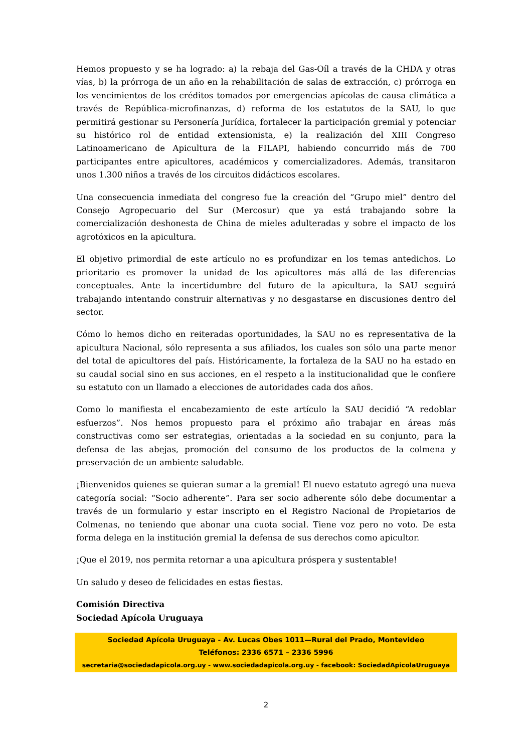Hemos propuesto y se ha logrado: a) la rebaja del Gas-Oíl a través de la CHDA y otras vías, b) la prórroga de un año en la rehabilitación de salas de extracción, c) prórroga en los vencimientos de los créditos tomados por emergencias apícolas de causa climática a través de República-microfinanzas, d) reforma de los estatutos de la SAU, lo que permitirá gestionar su Personería Jurídica, fortalecer la participación gremial y potenciar su histórico rol de entidad extensionista, e) la realización del XIII Congreso Latinoamericano de Apicultura de la FILAPI, habiendo concurrido más de 700 participantes entre apicultores, académicos y comercializadores. Además, transitaron unos 1.300 niños a través de los circuitos didácticos escolares.
Una consecuencia inmediata del congreso fue la creación del “Grupo miel” dentro del Consejo Agropecuario del Sur (Mercosur) que ya está trabajando sobre la comercialización deshonesta de China de mieles adulteradas y sobre el impacto de los agrotóxicos en la apicultura.
El objetivo primordial de este artículo no es profundizar en los temas antedichos. Lo prioritario es promover la unidad de los apicultores más allá de las diferencias conceptuales. Ante la incertidumbre del futuro de la apicultura, la SAU seguirá trabajando intentando construir alternativas y no desgastarse en discusiones dentro del sector.
Cómo lo hemos dicho en reiteradas oportunidades, la SAU no es representativa de la apicultura Nacional, sólo representa a sus afiliados, los cuales son sólo una parte menor del total de apicultores del país. Históricamente, la fortaleza de la SAU no ha estado en su caudal social sino en sus acciones, en el respeto a la institucionalidad que le confiere su estatuto con un llamado a elecciones de autoridades cada dos años.
Como lo manifiesta el encabezamiento de este artículo la SAU decidió “A redoblar esfuerzos”. Nos hemos propuesto para el próximo año trabajar en áreas más constructivas como ser estrategias, orientadas a la sociedad en su conjunto, para la defensa de las abejas, promoción del consumo de los productos de la colmena y preservación de un ambiente saludable.
¡Bienvenidos quienes se quieran sumar a la gremial! El nuevo estatuto agregó una nueva categoría social: “Socio adherente”. Para ser socio adherente sólo debe documentar a través de un formulario y estar inscripto en el Registro Nacional de Propietarios de Colmenas, no teniendo que abonar una cuota social. Tiene voz pero no voto. De esta forma delega en la institución gremial la defensa de sus derechos como apicultor.
¡Que el 2019, nos permita retornar a una apicultura próspera y sustentable!
Un saludo y deseo de felicidades en estas fiestas.
Comisión Directiva
Sociedad Apícola Uruguaya
Sociedad Apícola Uruguaya - Av. Lucas Obes 1011—Rural del Prado, Montevideo
Teléfonos: 2336 6571 – 2336 5996
secretaria@sociedadapicola.org.uy - www.sociedadapicola.org.uy - facebook: SociedadApicolaUruguaya
2